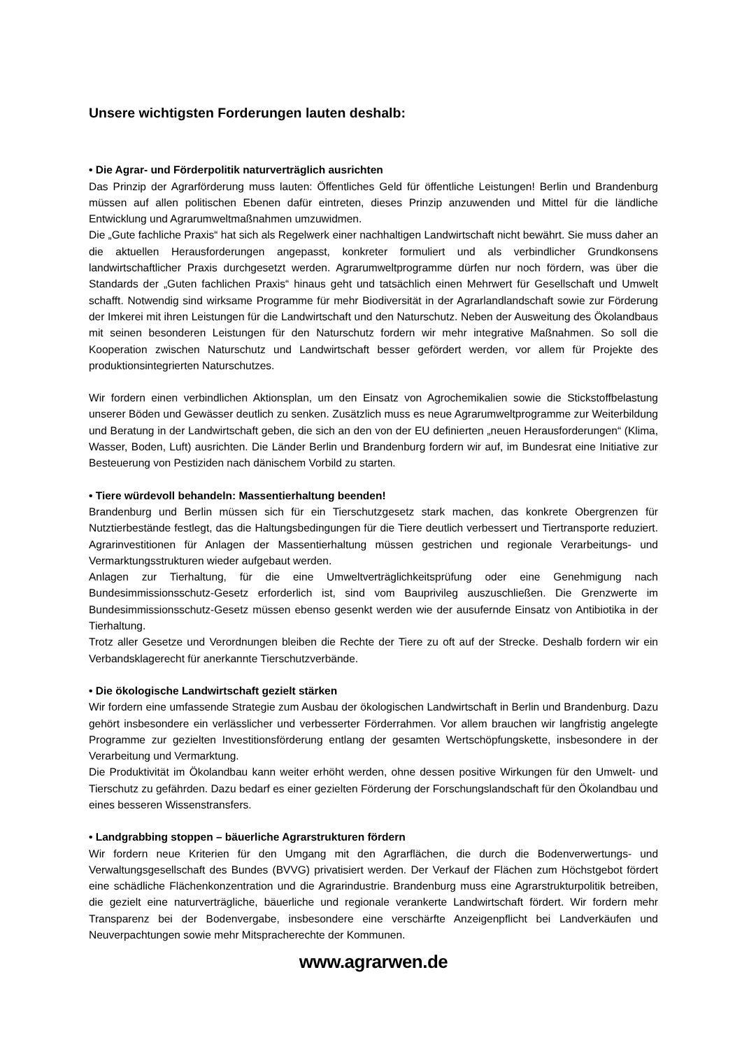Unsere wichtigsten Forderungen lauten deshalb:
• Die Agrar- und Förderpolitik naturverträglich ausrichten
Das Prinzip der Agrarförderung muss lauten: Öffentliches Geld für öffentliche Leistungen! Berlin und Brandenburg müssen auf allen politischen Ebenen dafür eintreten, dieses Prinzip anzuwenden und Mittel für die ländliche Entwicklung und Agrarumweltmaßnahmen umzuwidmen.
Die „Gute fachliche Praxis“ hat sich als Regelwerk einer nachhaltigen Landwirtschaft nicht bewährt. Sie muss daher an die aktuellen Herausforderungen angepasst, konkreter formuliert und als verbindlicher Grundkonsens landwirtschaftlicher Praxis durchgesetzt werden. Agrarumweltprogramme dürfen nur noch fördern, was über die Standards der „Guten fachlichen Praxis“ hinaus geht und tatsächlich einen Mehrwert für Gesellschaft und Umwelt schafft. Notwendig sind wirksame Programme für mehr Biodiversität in der Agrarlandlandschaft sowie zur Förderung der Imkerei mit ihren Leistungen für die Landwirtschaft und den Naturschutz. Neben der Ausweitung des Ökolandbaus mit seinen besonderen Leistungen für den Naturschutz fordern wir mehr integrative Maßnahmen. So soll die Kooperation zwischen Naturschutz und Landwirtschaft besser gefördert werden, vor allem für Projekte des produktionsintegrierten Naturschutzes.
Wir fordern einen verbindlichen Aktionsplan, um den Einsatz von Agrochemikalien sowie die Stickstoffbelastung unserer Böden und Gewässer deutlich zu senken. Zusätzlich muss es neue Agrarumweltprogramme zur Weiterbildung und Beratung in der Landwirtschaft geben, die sich an den von der EU definierten „neuen Herausforderungen“ (Klima, Wasser, Boden, Luft) ausrichten. Die Länder Berlin und Brandenburg fordern wir auf, im Bundesrat eine Initiative zur Besteuerung von Pestiziden nach dänischem Vorbild zu starten.
• Tiere würdevoll behandeln: Massentierhaltung beenden!
Brandenburg und Berlin müssen sich für ein Tierschutzgesetz stark machen, das konkrete Obergrenzen für Nutztierbestände festlegt, das die Haltungsbedingungen für die Tiere deutlich verbessert und Tiertransporte reduziert. Agrarinvestitionen für Anlagen der Massentierhaltung müssen gestrichen und regionale Verarbeitungs- und Vermarktungsstrukturen wieder aufgebaut werden.
Anlagen zur Tierhaltung, für die eine Umweltverträglichkeitsprüfung oder eine Genehmigung nach Bundesimmissionsschutz-Gesetz erforderlich ist, sind vom Bauprivileg auszuschließen. Die Grenzwerte im Bundesimmissionsschutz-Gesetz müssen ebenso gesenkt werden wie der ausufernde Einsatz von Antibiotika in der Tierhaltung.
Trotz aller Gesetze und Verordnungen bleiben die Rechte der Tiere zu oft auf der Strecke. Deshalb fordern wir ein Verbandsklagerecht für anerkannte Tierschutzverbände.
• Die ökologische Landwirtschaft gezielt stärken
Wir fordern eine umfassende Strategie zum Ausbau der ökologischen Landwirtschaft in Berlin und Brandenburg. Dazu gehört insbesondere ein verlässlicher und verbesserter Förderrahmen. Vor allem brauchen wir langfristig angelegte Programme zur gezielten Investitionsförderung entlang der gesamten Wertschöpfungskette, insbesondere in der Verarbeitung und Vermarktung.
Die Produktivität im Ökolandbau kann weiter erhöht werden, ohne dessen positive Wirkungen für den Umwelt- und Tierschutz zu gefährden. Dazu bedarf es einer gezielten Förderung der Forschungslandschaft für den Ökolandbau und eines besseren Wissenstransfers.
• Landgrabbing stoppen – bäuerliche Agrarstrukturen fördern
Wir fordern neue Kriterien für den Umgang mit den Agrarflächen, die durch die Bodenverwertungs- und Verwaltungsgesellschaft des Bundes (BVVG) privatisiert werden. Der Verkauf der Flächen zum Höchstgebot fördert eine schädliche Flächenkonzentration und die Agrarindustrie. Brandenburg muss eine Agrarstrukturpolitik betreiben, die gezielt eine naturverträgliche, bäuerliche und regionale verankerte Landwirtschaft fördert. Wir fordern mehr Transparenz bei der Bodenvergabe, insbesondere eine verschärfte Anzeigenpflicht bei Landverkäufen und Neuverpachtungen sowie mehr Mitspracherechte der Kommunen.
www.agrarwen.de